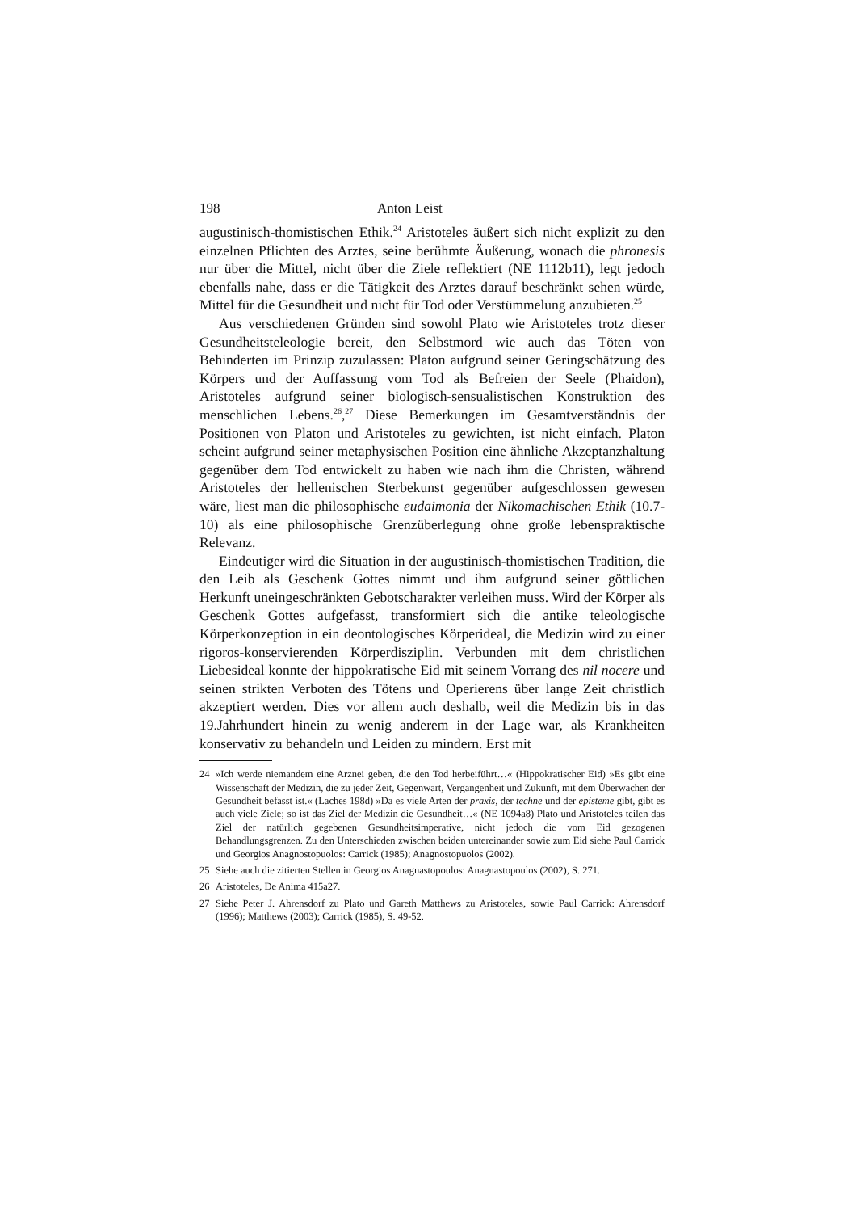198 Anton Leist
augustinisch-thomistischen Ethik.<sup>24</sup> Aristoteles äußert sich nicht explizit zu den einzelnen Pflichten des Arztes, seine berühmte Äußerung, wonach die phronesis nur über die Mittel, nicht über die Ziele reflektiert (NE 1112b11), legt jedoch ebenfalls nahe, dass er die Tätigkeit des Arztes darauf beschränkt sehen würde, Mittel für die Gesundheit und nicht für Tod oder Verstümmelung anzubieten.<sup>25</sup>
Aus verschiedenen Gründen sind sowohl Plato wie Aristoteles trotz dieser Gesundheitsteleologie bereit, den Selbstmord wie auch das Töten von Behinderten im Prinzip zuzulassen: Platon aufgrund seiner Geringschätzung des Körpers und der Auffassung vom Tod als Befreien der Seele (Phaidon), Aristoteles aufgrund seiner biologisch-sensualistischen Konstruktion des menschlichen Lebens.<sup>26</sup>,<sup>27</sup> Diese Bemerkungen im Gesamtverständnis der Positionen von Platon und Aristoteles zu gewichten, ist nicht einfach. Platon scheint aufgrund seiner metaphysischen Position eine ähnliche Akzeptanzhaltung gegenüber dem Tod entwickelt zu haben wie nach ihm die Christen, während Aristoteles der hellenischen Sterbekunst gegenüber aufgeschlossen gewesen wäre, liest man die philosophische eudaimonia der Nikomachischen Ethik (10.7-10) als eine philosophische Grenzüberlegung ohne große lebenspraktische Relevanz.
Eindeutiger wird die Situation in der augustinisch-thomistischen Tradition, die den Leib als Geschenk Gottes nimmt und ihm aufgrund seiner göttlichen Herkunft uneingeschränkten Gebotscharakter verleihen muss. Wird der Körper als Geschenk Gottes aufgefasst, transformiert sich die antike teleologische Körperkonzeption in ein deontologisches Körperideal, die Medizin wird zu einer rigoros-konservierenden Körperdisziplin. Verbunden mit dem christlichen Liebesideal konnte der hippokratische Eid mit seinem Vorrang des nil nocere und seinen strikten Verboten des Tötens und Operierens über lange Zeit christlich akzeptiert werden. Dies vor allem auch deshalb, weil die Medizin bis in das 19.Jahrhundert hinein zu wenig anderem in der Lage war, als Krankheiten konservativ zu behandeln und Leiden zu mindern. Erst mit
24 »Ich werde niemandem eine Arznei geben, die den Tod herbeiführt…« (Hippokratischer Eid) »Es gibt eine Wissenschaft der Medizin, die zu jeder Zeit, Gegenwart, Vergangenheit und Zukunft, mit dem Überwachen der Gesundheit befasst ist.« (Laches 198d) »Da es viele Arten der praxis, der techne und der episteme gibt, gibt es auch viele Ziele; so ist das Ziel der Medizin die Gesundheit…« (NE 1094a8) Plato und Aristoteles teilen das Ziel der natürlich gegebenen Gesundheitsimperative, nicht jedoch die vom Eid gezogenen Behandlungsgrenzen. Zu den Unterschieden zwischen beiden untereinander sowie zum Eid siehe Paul Carrick und Georgios Anagnostopuolos: Carrick (1985); Anagnostopuolos (2002).
25 Siehe auch die zitierten Stellen in Georgios Anagnastopoulos: Anagnastopoulos (2002), S. 271.
26 Aristoteles, De Anima 415a27.
27 Siehe Peter J. Ahrensdorf zu Plato und Gareth Matthews zu Aristoteles, sowie Paul Carrick: Ahrensdorf (1996); Matthews (2003); Carrick (1985), S. 49-52.